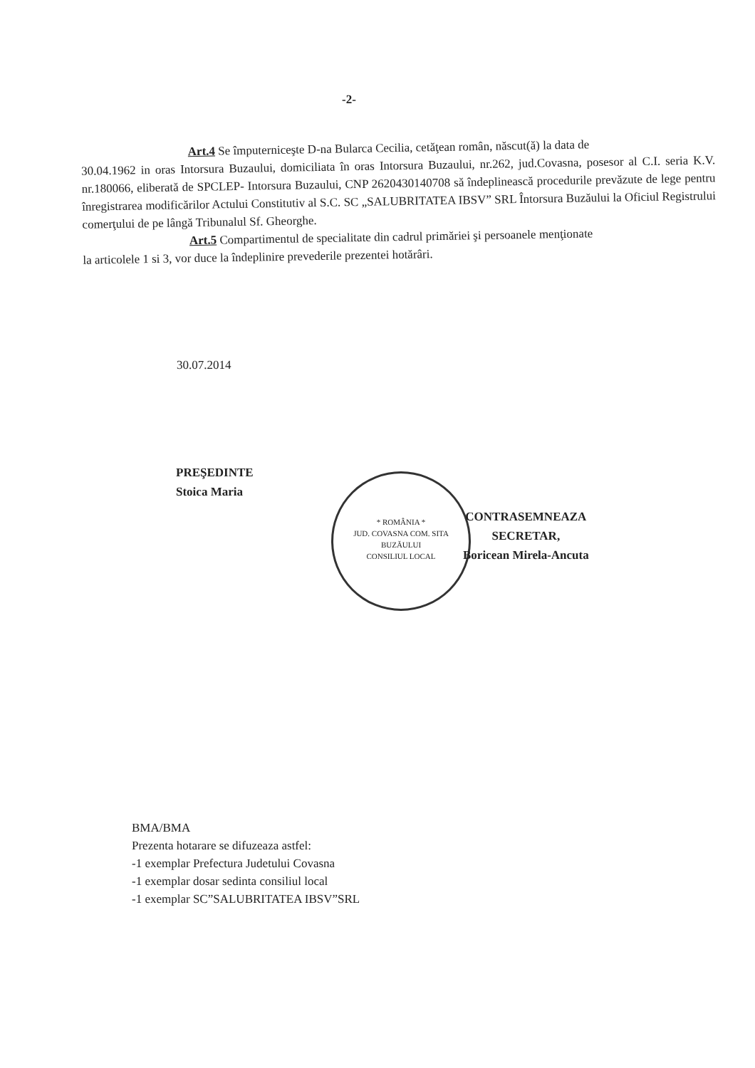-2-
Art.4 Se împuterniceşte D-na Bularca Cecilia, cetăţean român, născut(ă) la data de
30.04.1962 in oras Intorsura Buzaului, domiciliata în oras Intorsura Buzaului, nr.262, jud.Covasna, posesor al C.I. seria K.V. nr.180066, eliberată de SPCLEP- Intorsura Buzaului, CNP 2620430140708 să îndeplinească procedurile prevăzute de lege pentru înregistrarea modificărilor Actului Constitutiv al S.C. SC „SALUBRITATEA IBSV” SRL Întorsura Buzăului la Oficiul Registrului comerţului de pe lângă Tribunalul Sf. Gheorghe.
Art.5 Compartimentul de specialitate din cadrul primăriei şi persoanele menţionate
la articolele 1 si 3, vor duce la îndeplinire prevederile prezentei hotărâri.
30.07.2014
PREŞEDINTE
Stoica Maria
* ROMÂNIA *
JUD. COVASNA COM. SITA BUZĂULUI
CONSILIUL LOCAL
CONTRASEMNEAZA
SECRETAR,
Boricean Mirela-Ancuta
BMA/BMA
Prezenta hotarare se difuzeaza astfel:
-1 exemplar Prefectura Judetului Covasna
-1 exemplar dosar sedinta consiliul local
-1 exemplar SC”SALUBRITATEA IBSV”SRL